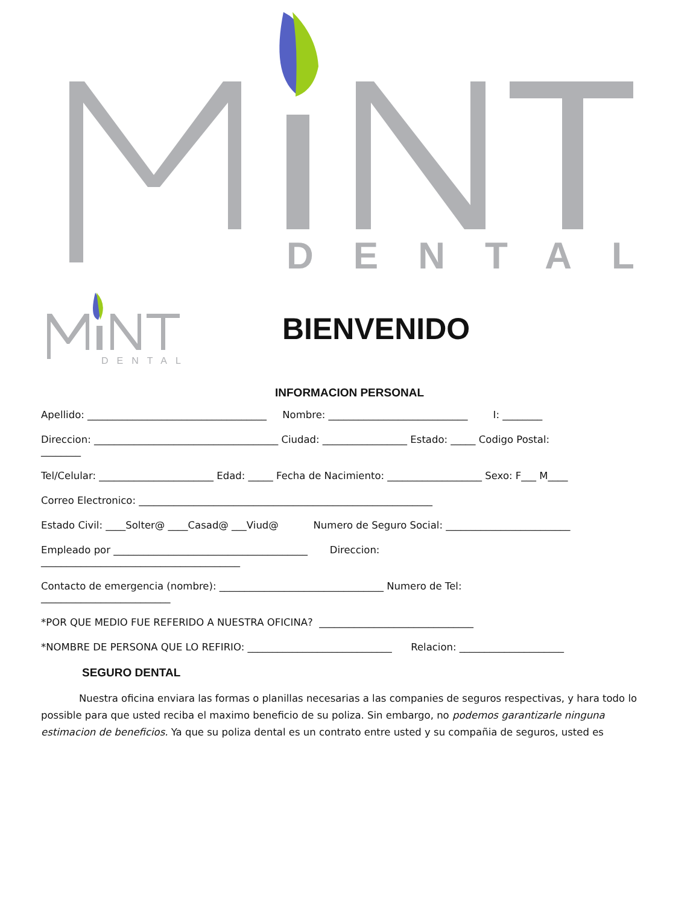DENTAL
DENTAL
BIENVENIDO
INFORMACION PERSONAL
Apellido: ____________________________________ Nombre: ____________________________ I: ________
Direccion: _____________________________________ Ciudad: _________________ Estado: _____ Codigo Postal:
________
Tel/Celular: _______________________ Edad: _____ Fecha de Nacimiento: ___________________ Sexo: F___ M____
Correo Electronico: ___________________________________________________________
Estado Civil: ____Solter@ ____Casad@ ___Viud@ Numero de Seguro Social: _________________________
Empleado por _______________________________________ Direccion:
________________________________________
Contacto de emergencia (nombre): _________________________________ Numero de Tel:
__________________________
*POR QUE MEDIO FUE REFERIDO A NUESTRA OFICINA? _______________________________
*NOMBRE DE PERSONA QUE LO REFIRIO: _____________________________ Relacion: _____________________
SEGURO DENTAL
Nuestra oficina enviara las formas o planillas necesarias a las companies de seguros respectivas, y hara todo lo possible para que usted reciba el maximo beneficio de su poliza. Sin embargo, no podemos garantizarle ninguna estimacion de beneficios. Ya que su poliza dental es un contrato entre usted y su compañia de seguros, usted es